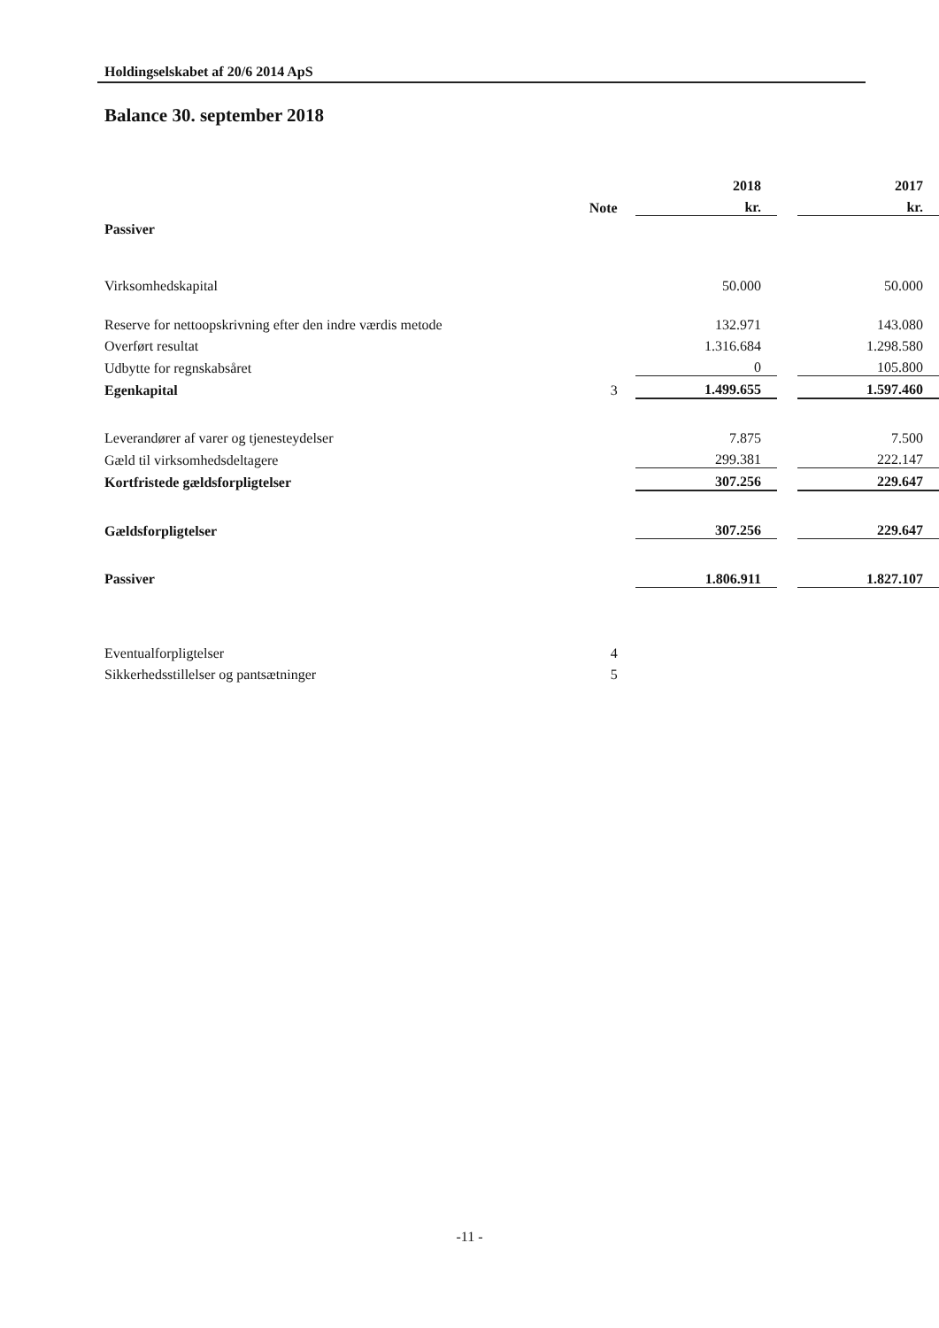Holdingselskabet af 20/6 2014 ApS
Balance 30. september 2018
| | | 2018 | | 2017 |
| | Note | kr. | | kr. |
| Passiver | | | | |
| Virksomhedskapital | | 50.000 | | 50.000 |
| Reserve for nettoopskrivning efter den indre værdis metode | | 132.971 | | 143.080 |
| Overført resultat | | 1.316.684 | | 1.298.580 |
| Udbytte for regnskabsåret | | 0 | | 105.800 |
| Egenkapital | 3 | 1.499.655 | | 1.597.460 |
| Leverandører af varer og tjenesteydelser | | 7.875 | | 7.500 |
| Gæld til virksomhedsdeltagere | | 299.381 | | 222.147 |
| Kortfristede gældsforpligtelser | | 307.256 | | 229.647 |
| Gældsforpligtelser | | 307.256 | | 229.647 |
| Passiver | | 1.806.911 | | 1.827.107 |
| Eventualforpligtelser | 4 | | | |
| Sikkerhedsstillelser og pantsætninger | 5 | | | |
-11 -